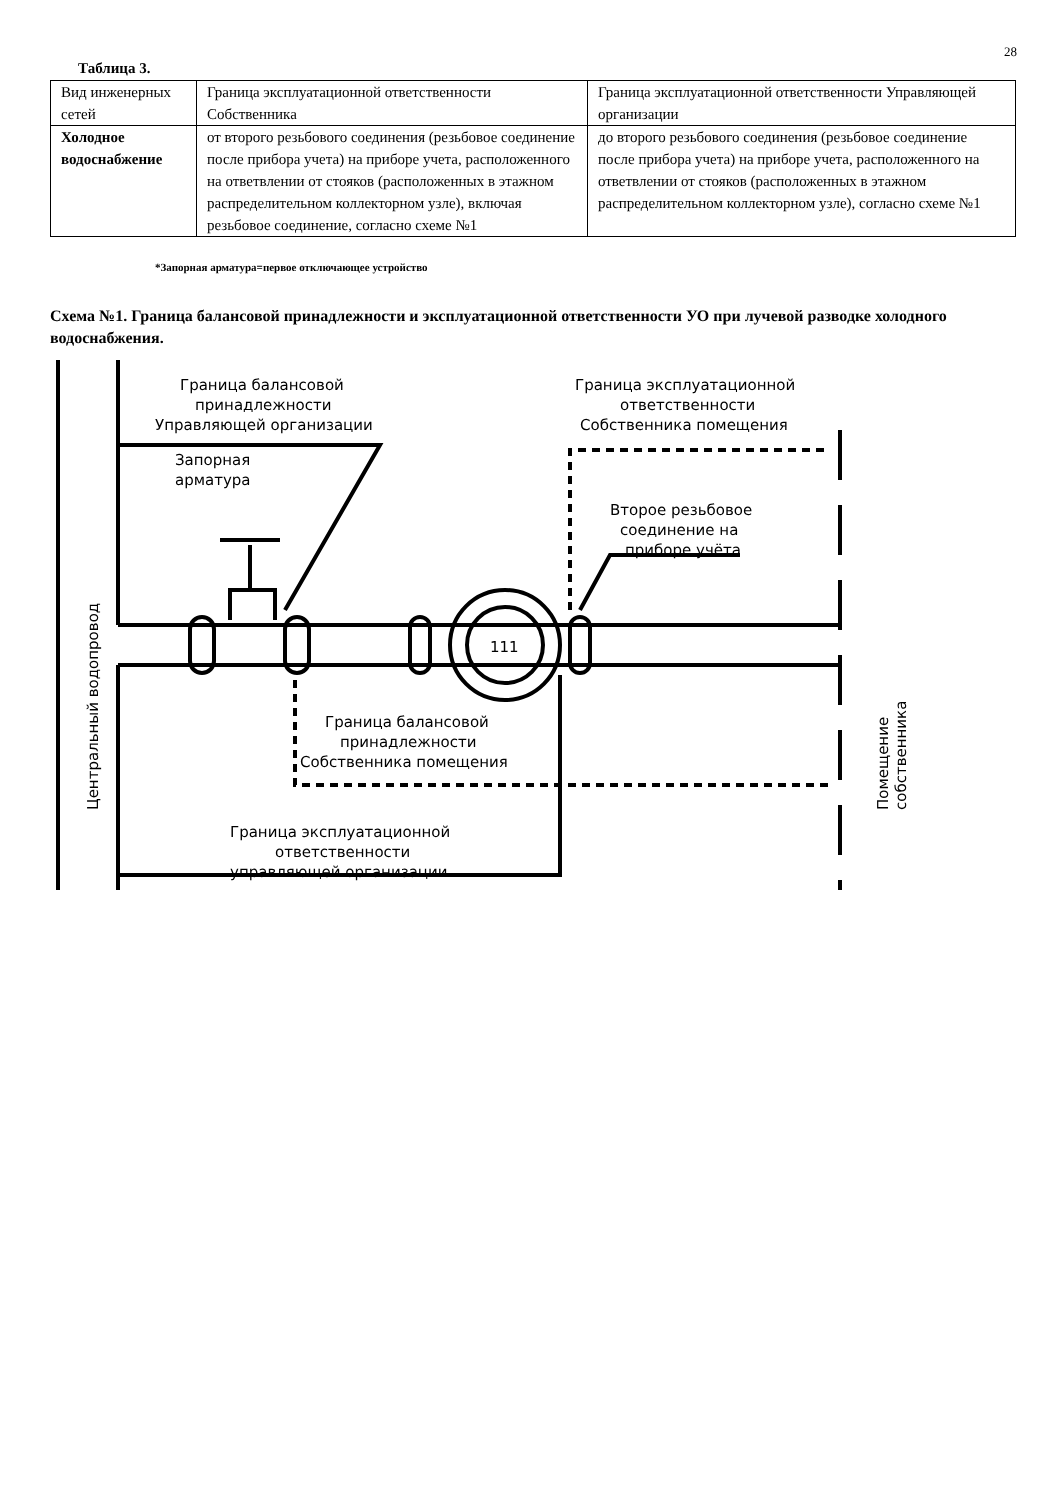28
Таблица 3.
| Вид инженерных сетей | Граница эксплуатационной ответственности Собственника | Граница эксплуатационной ответственности Управляющей организации |
| Холодное водоснабжение | от второго резьбового соединения (резьбовое соединение после прибора учета) на приборе учета, расположенного на ответвлении от стояков (расположенных в этажном распределительном коллекторном узле), включая резьбовое соединение, согласно схеме №1 | до второго резьбового соединения (резьбовое соединение после прибора учета) на приборе учета, расположенного на ответвлении от стояков (расположенных в этажном распределительном коллекторном узле), согласно схеме №1 |
*Запорная арматура=первое отключающее устройство
Схема №1. Граница балансовой принадлежности и эксплуатационной ответственности УО при лучевой разводке холодного водоснабжения.
Граница балансовой
принадлежности
Управляющей организации
Запорная
арматура
Граница эксплуатационной
ответственности
Собственника помещения
Второе резьбовое
соединение на
приборе учёта
111
Граница балансовой
принадлежности
Собственника помещения
Граница эксплуатационной
ответственности
управляющей организации
Центральный водопровод
Помещение
собственника